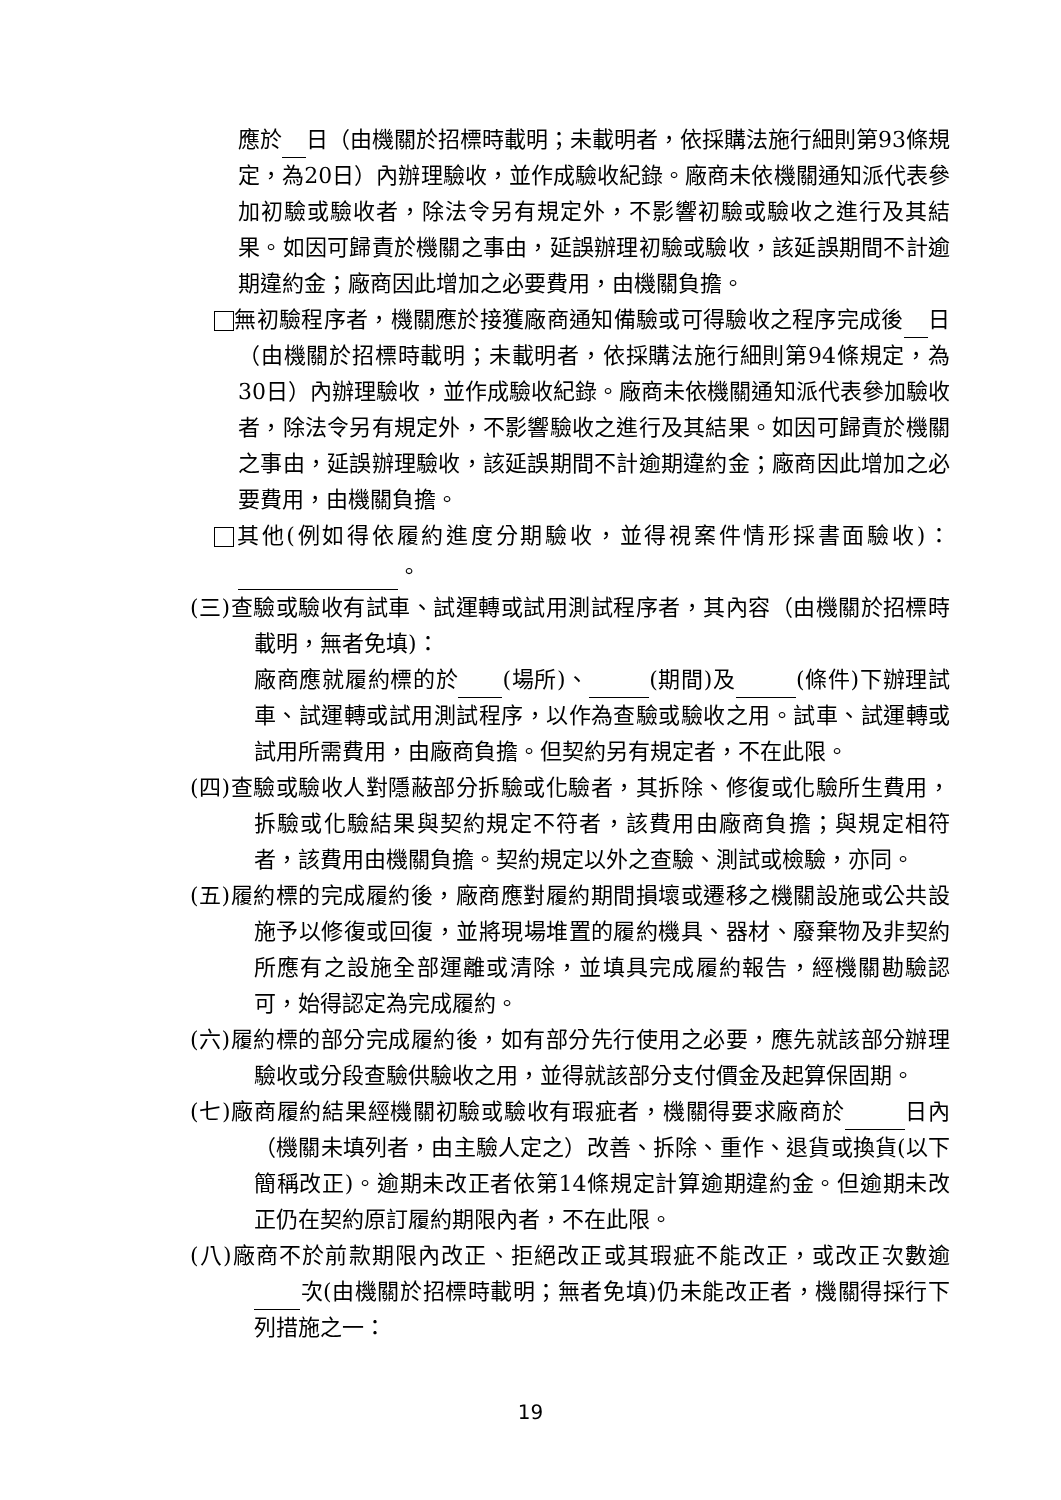應於 日（由機關於招標時載明；未載明者，依採購法施行細則第93條規定，為20日）內辦理驗收，並作成驗收紀錄。廠商未依機關通知派代表參加初驗或驗收者，除法令另有規定外，不影響初驗或驗收之進行及其結果。如因可歸責於機關之事由，延誤辦理初驗或驗收，該延誤期間不計逾期違約金；廠商因此增加之必要費用，由機關負擔。
無初驗程序者，機關應於接獲廠商通知備驗或可得驗收之程序完成後 日（由機關於招標時載明；未載明者，依採購法施行細則第94條規定，為30日）內辦理驗收，並作成驗收紀錄。廠商未依機關通知派代表參加驗收者，除法令另有規定外，不影響驗收之進行及其結果。如因可歸責於機關之事由，延誤辦理驗收，該延誤期間不計逾期違約金；廠商因此增加之必要費用，由機關負擔。
其他(例如得依履約進度分期驗收，並得視案件情形採書面驗收)： 。
(三)查驗或驗收有試車、試運轉或試用測試程序者，其內容（由機關於招標時載明，無者免填)：
廠商應就履約標的於 (場所)、 (期間)及 (條件)下辦理試車、試運轉或試用測試程序，以作為查驗或驗收之用。試車、試運轉或試用所需費用，由廠商負擔。但契約另有規定者，不在此限。
(四)查驗或驗收人對隱蔽部分拆驗或化驗者，其拆除、修復或化驗所生費用，拆驗或化驗結果與契約規定不符者，該費用由廠商負擔；與規定相符者，該費用由機關負擔。契約規定以外之查驗、測試或檢驗，亦同。
(五)履約標的完成履約後，廠商應對履約期間損壞或遷移之機關設施或公共設施予以修復或回復，並將現場堆置的履約機具、器材、廢棄物及非契約所應有之設施全部運離或清除，並填具完成履約報告，經機關勘驗認可，始得認定為完成履約。
(六)履約標的部分完成履約後，如有部分先行使用之必要，應先就該部分辦理驗收或分段查驗供驗收之用，並得就該部分支付價金及起算保固期。
(七)廠商履約結果經機關初驗或驗收有瑕疵者，機關得要求廠商於 日內（機關未填列者，由主驗人定之）改善、拆除、重作、退貨或換貨(以下簡稱改正)。逾期未改正者依第14條規定計算逾期違約金。但逾期未改正仍在契約原訂履約期限內者，不在此限。
(八)廠商不於前款期限內改正、拒絕改正或其瑕疵不能改正，或改正次數逾 次(由機關於招標時載明；無者免填)仍未能改正者，機關得採行下列措施之一：
19